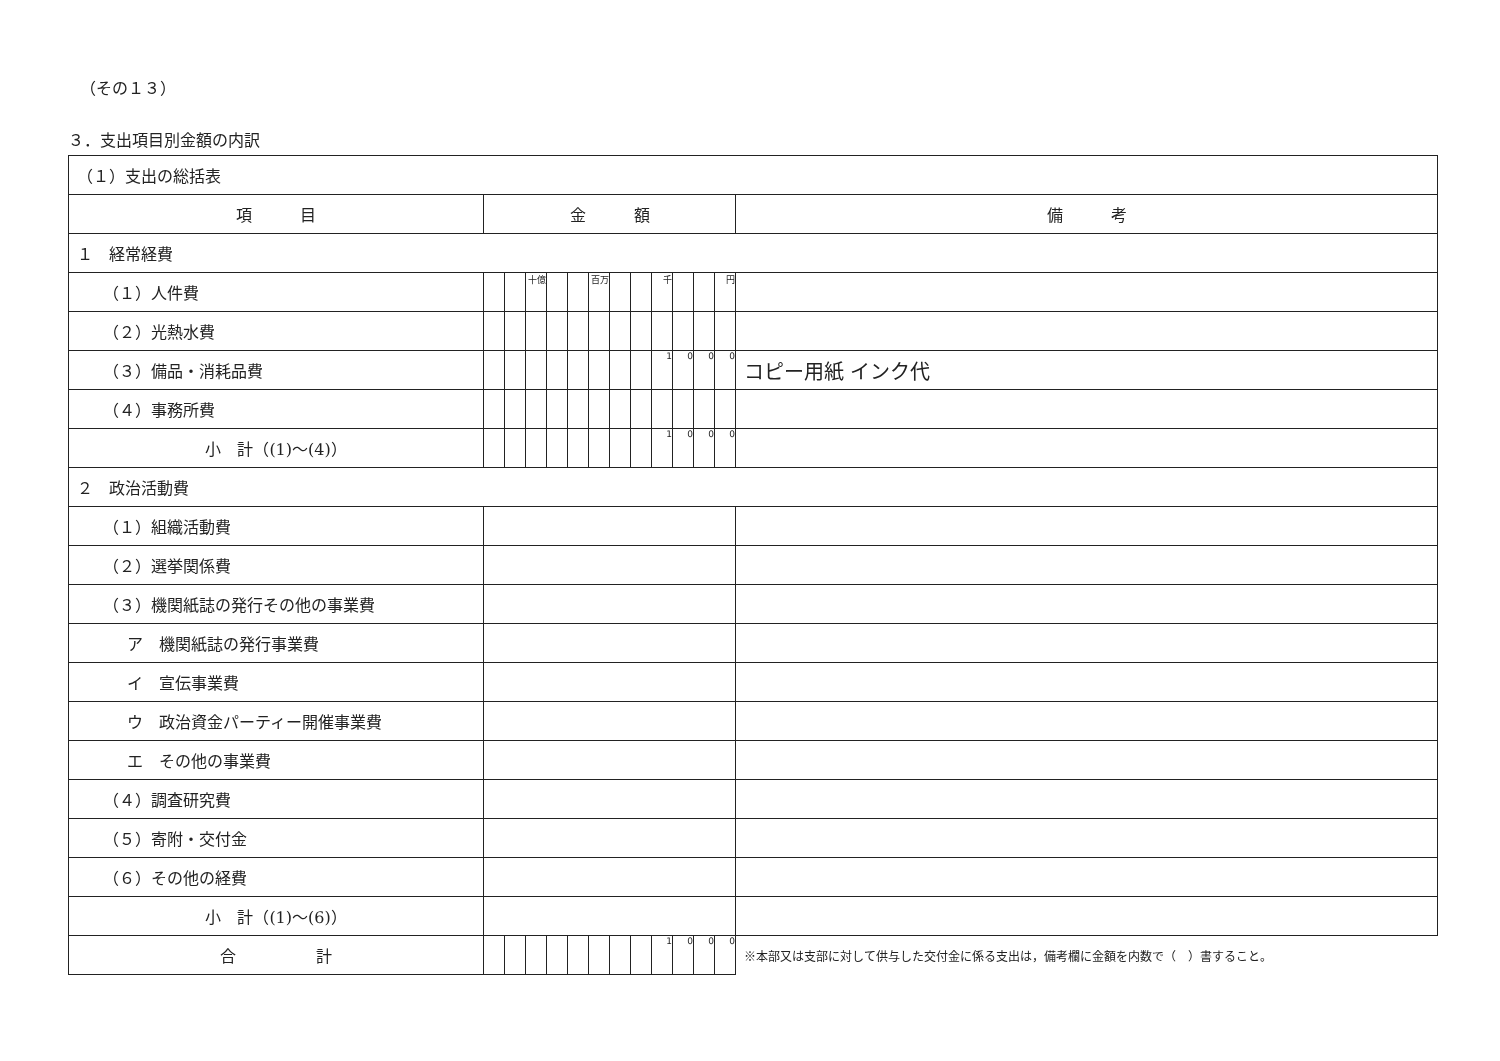（その１３）
３．支出項目別金額の内訳
| （１）支出の総括表 | | | | | | | | | | | | | |
| 項 目 | 金 額 | | | | | | | | | | | | 備 考 |
| １ 経常経費 | | | | | | | | | | | | | |
| （１）人件費 | | | 十億 | | | 百万 | | | 千 | | | 円 | |
| （２）光熱水費 | | | | | | | | | | | | | |
| （３）備品・消耗品費 | | | | | | | | | 1 | 0 | 0 | 0 | コピー用紙 インク代 |
| （４）事務所費 | | | | | | | | | | | | | |
| 小 計（(1)～(4)） | | | | | | | | | 1 | 0 | 0 | 0 | |
| ２ 政治活動費 | | | | | | | | | | | | | |
| （１）組織活動費 | | | | | | | | | | | | | |
| （２）選挙関係費 | | | | | | | | | | | | | |
| （３）機関紙誌の発行その他の事業費 | | | | | | | | | | | | | |
| ア 機関紙誌の発行事業費 | | | | | | | | | | | | | |
| イ 宣伝事業費 | | | | | | | | | | | | | |
| ウ 政治資金パーティー開催事業費 | | | | | | | | | | | | | |
| エ その他の事業費 | | | | | | | | | | | | | |
| （４）調査研究費 | | | | | | | | | | | | | |
| （５）寄附・交付金 | | | | | | | | | | | | | |
| （６）その他の経費 | | | | | | | | | | | | | |
| 小 計（(1)～(6)） | | | | | | | | | | | | | |
| 合 計 | | | | | | | | | 1 | 0 | 0 | 0 | ※本部又は支部に対して供与した交付金に係る支出は，備考欄に金額を内数で（ ）書すること。 |